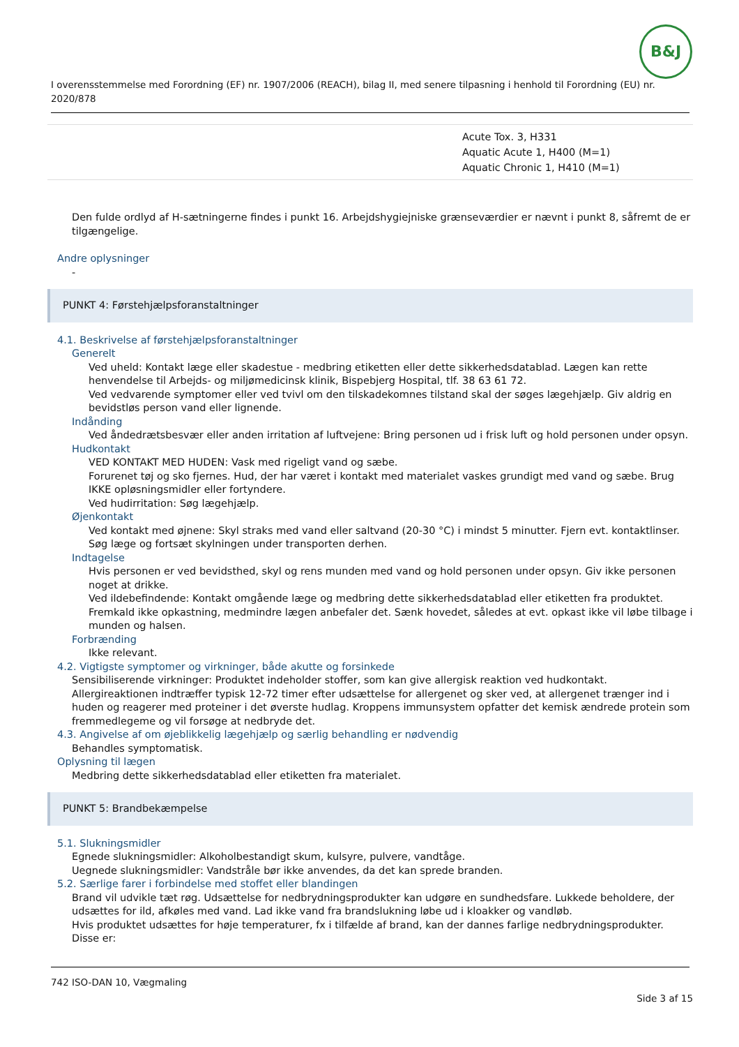B&J
I overensstemmelse med Forordning (EF) nr. 1907/2006 (REACH), bilag II, med senere tilpasning i henhold til Forordning (EU) nr. 2020/878
| | Acute Tox. 3, H331 Aquatic Acute 1, H400 (M=1) Aquatic Chronic 1, H410 (M=1) |
Den fulde ordlyd af H-sætningerne findes i punkt 16. Arbejdshygiejniske grænseværdier er nævnt i punkt 8, såfremt de er tilgængelige.
Andre oplysninger
-
PUNKT 4: Førstehjælpsforanstaltninger
4.1. Beskrivelse af førstehjælpsforanstaltninger
Generelt
Ved uheld: Kontakt læge eller skadestue - medbring etiketten eller dette sikkerhedsdatablad. Lægen kan rette henvendelse til Arbejds- og miljømedicinsk klinik, Bispebjerg Hospital, tlf. 38 63 61 72.
Ved vedvarende symptomer eller ved tvivl om den tilskadekomnes tilstand skal der søges lægehjælp. Giv aldrig en bevidstløs person vand eller lignende.
Indånding
Ved åndedrætsbesvær eller anden irritation af luftvejene: Bring personen ud i frisk luft og hold personen under opsyn.
Hudkontakt
VED KONTAKT MED HUDEN: Vask med rigeligt vand og sæbe.
Forurenet tøj og sko fjernes. Hud, der har været i kontakt med materialet vaskes grundigt med vand og sæbe. Brug IKKE opløsningsmidler eller fortyndere.
Ved hudirritation: Søg lægehjælp.
Øjenkontakt
Ved kontakt med øjnene: Skyl straks med vand eller saltvand (20-30 °C) i mindst 5 minutter. Fjern evt. kontaktlinser. Søg læge og fortsæt skylningen under transporten derhen.
Indtagelse
Hvis personen er ved bevidsthed, skyl og rens munden med vand og hold personen under opsyn. Giv ikke personen noget at drikke.
Ved ildebefindende: Kontakt omgående læge og medbring dette sikkerhedsdatablad eller etiketten fra produktet. Fremkald ikke opkastning, medmindre lægen anbefaler det. Sænk hovedet, således at evt. opkast ikke vil løbe tilbage i munden og halsen.
Forbrænding
Ikke relevant.
4.2. Vigtigste symptomer og virkninger, både akutte og forsinkede
Sensibiliserende virkninger: Produktet indeholder stoffer, som kan give allergisk reaktion ved hudkontakt. Allergireaktionen indtræffer typisk 12-72 timer efter udsættelse for allergenet og sker ved, at allergenet trænger ind i huden og reagerer med proteiner i det øverste hudlag. Kroppens immunsystem opfatter det kemisk ændrede protein som fremmedlegeme og vil forsøge at nedbryde det.
4.3. Angivelse af om øjeblikkelig lægehjælp og særlig behandling er nødvendig
Behandles symptomatisk.
Oplysning til lægen
Medbring dette sikkerhedsdatablad eller etiketten fra materialet.
PUNKT 5: Brandbekæmpelse
5.1. Slukningsmidler
Egnede slukningsmidler: Alkoholbestandigt skum, kulsyre, pulvere, vandtåge.
Uegnede slukningsmidler: Vandstråle bør ikke anvendes, da det kan sprede branden.
5.2. Særlige farer i forbindelse med stoffet eller blandingen
Brand vil udvikle tæt røg. Udsættelse for nedbrydningsprodukter kan udgøre en sundhedsfare. Lukkede beholdere, der udsættes for ild, afkøles med vand. Lad ikke vand fra brandslukning løbe ud i kloakker og vandløb.
Hvis produktet udsættes for høje temperaturer, fx i tilfælde af brand, kan der dannes farlige nedbrydningsprodukter. Disse er:
742 ISO-DAN 10, Vægmaling
Side 3 af 15